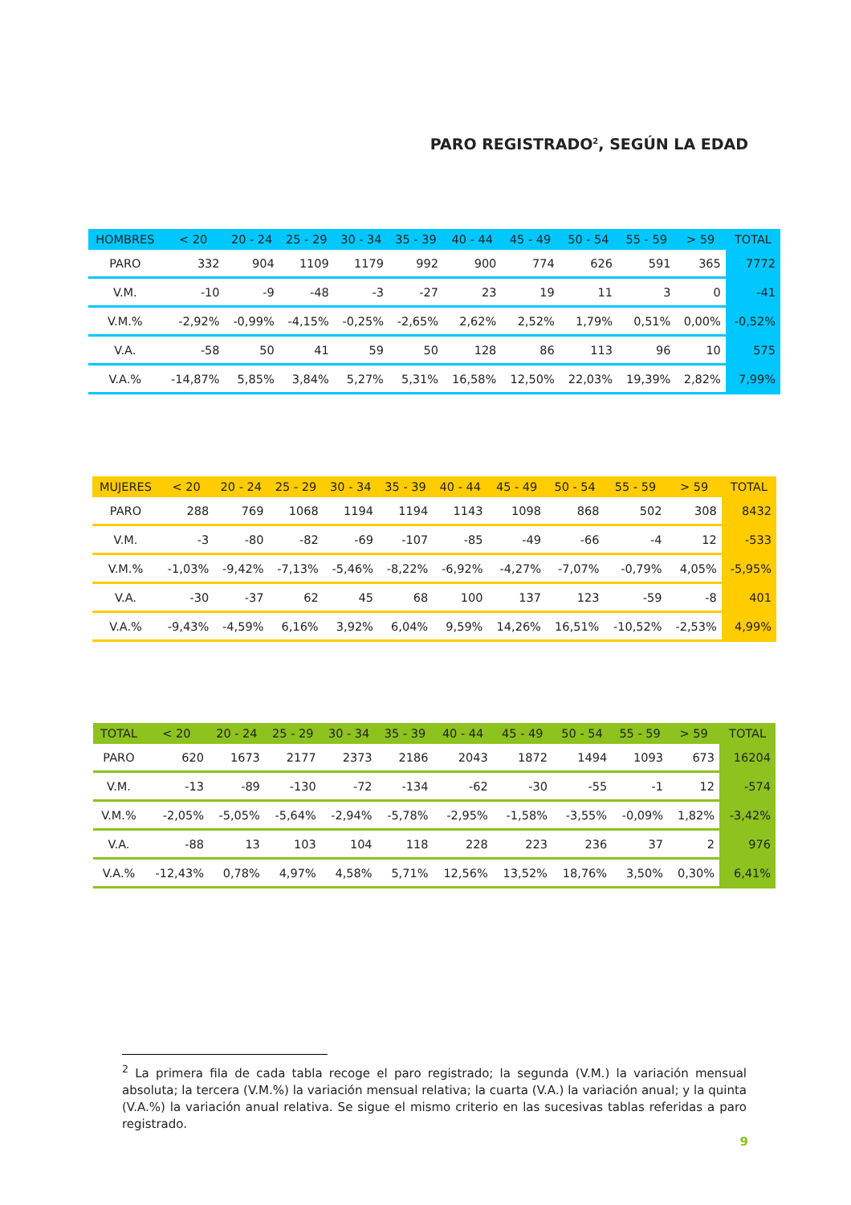PARO REGISTRADO<sup>2</sup>, SEGÚN LA EDAD
| HOMBRES | < 20 | 20 - 24 | 25 - 29 | 30 - 34 | 35 - 39 | 40 - 44 | 45 - 49 | 50 - 54 | 55 - 59 | > 59 | TOTAL |
| --- | --- | --- | --- | --- | --- | --- | --- | --- | --- | --- | --- |
| PARO | 332 | 904 | 1109 | 1179 | 992 | 900 | 774 | 626 | 591 | 365 | 7772 |
| V.M. | -10 | -9 | -48 | -3 | -27 | 23 | 19 | 11 | 3 | 0 | -41 |
| V.M.% | -2,92% | -0,99% | -4,15% | -0,25% | -2,65% | 2,62% | 2,52% | 1,79% | 0,51% | 0,00% | -0,52% |
| V.A. | -58 | 50 | 41 | 59 | 50 | 128 | 86 | 113 | 96 | 10 | 575 |
| V.A.% | -14,87% | 5,85% | 3,84% | 5,27% | 5,31% | 16,58% | 12,50% | 22,03% | 19,39% | 2,82% | 7,99% |
| MUJERES | < 20 | 20 - 24 | 25 - 29 | 30 - 34 | 35 - 39 | 40 - 44 | 45 - 49 | 50 - 54 | 55 - 59 | > 59 | TOTAL |
| --- | --- | --- | --- | --- | --- | --- | --- | --- | --- | --- | --- |
| PARO | 288 | 769 | 1068 | 1194 | 1194 | 1143 | 1098 | 868 | 502 | 308 | 8432 |
| V.M. | -3 | -80 | -82 | -69 | -107 | -85 | -49 | -66 | -4 | 12 | -533 |
| V.M.% | -1,03% | -9,42% | -7,13% | -5,46% | -8,22% | -6,92% | -4,27% | -7,07% | -0,79% | 4,05% | -5,95% |
| V.A. | -30 | -37 | 62 | 45 | 68 | 100 | 137 | 123 | -59 | -8 | 401 |
| V.A.% | -9,43% | -4,59% | 6,16% | 3,92% | 6,04% | 9,59% | 14,26% | 16,51% | -10,52% | -2,53% | 4,99% |
| TOTAL | < 20 | 20 - 24 | 25 - 29 | 30 - 34 | 35 - 39 | 40 - 44 | 45 - 49 | 50 - 54 | 55 - 59 | > 59 | TOTAL |
| --- | --- | --- | --- | --- | --- | --- | --- | --- | --- | --- | --- |
| PARO | 620 | 1673 | 2177 | 2373 | 2186 | 2043 | 1872 | 1494 | 1093 | 673 | 16204 |
| V.M. | -13 | -89 | -130 | -72 | -134 | -62 | -30 | -55 | -1 | 12 | -574 |
| V.M.% | -2,05% | -5,05% | -5,64% | -2,94% | -5,78% | -2,95% | -1,58% | -3,55% | -0,09% | 1,82% | -3,42% |
| V.A. | -88 | 13 | 103 | 104 | 118 | 228 | 223 | 236 | 37 | 2 | 976 |
| V.A.% | -12,43% | 0,78% | 4,97% | 4,58% | 5,71% | 12,56% | 13,52% | 18,76% | 3,50% | 0,30% | 6,41% |
<sup>2</sup> La primera fila de cada tabla recoge el paro registrado; la segunda (V.M.) la variación mensual absoluta; la tercera (V.M.%) la variación mensual relativa; la cuarta (V.A.) la variación anual; y la quinta (V.A.%) la variación anual relativa. Se sigue el mismo criterio en las sucesivas tablas referidas a paro registrado.
9